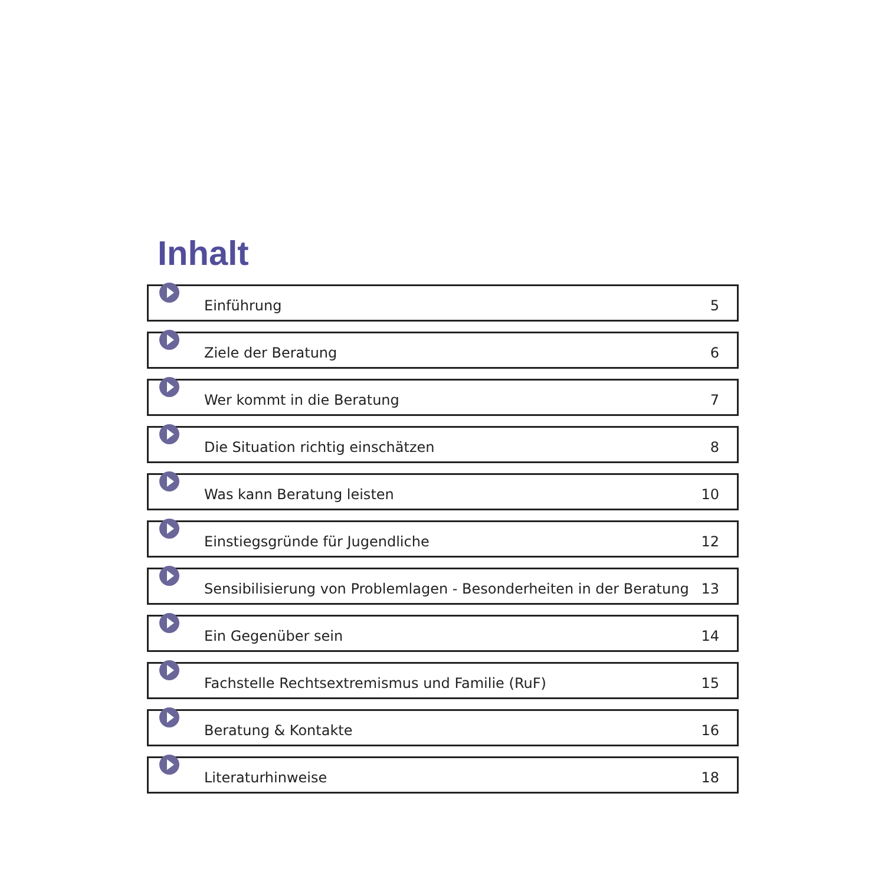Inhalt
Einführung 5
Ziele der Beratung 6
Wer kommt in die Beratung 7
Die Situation richtig einschätzen 8
Was kann Beratung leisten 10
Einstiegsgründe für Jugendliche 12
Sensibilisierung von Problemlagen - Besonderheiten in der Beratung 13
Ein Gegenüber sein 14
Fachstelle Rechtsextremismus und Familie (RuF) 15
Beratung & Kontakte 16
Literaturhinweise 18